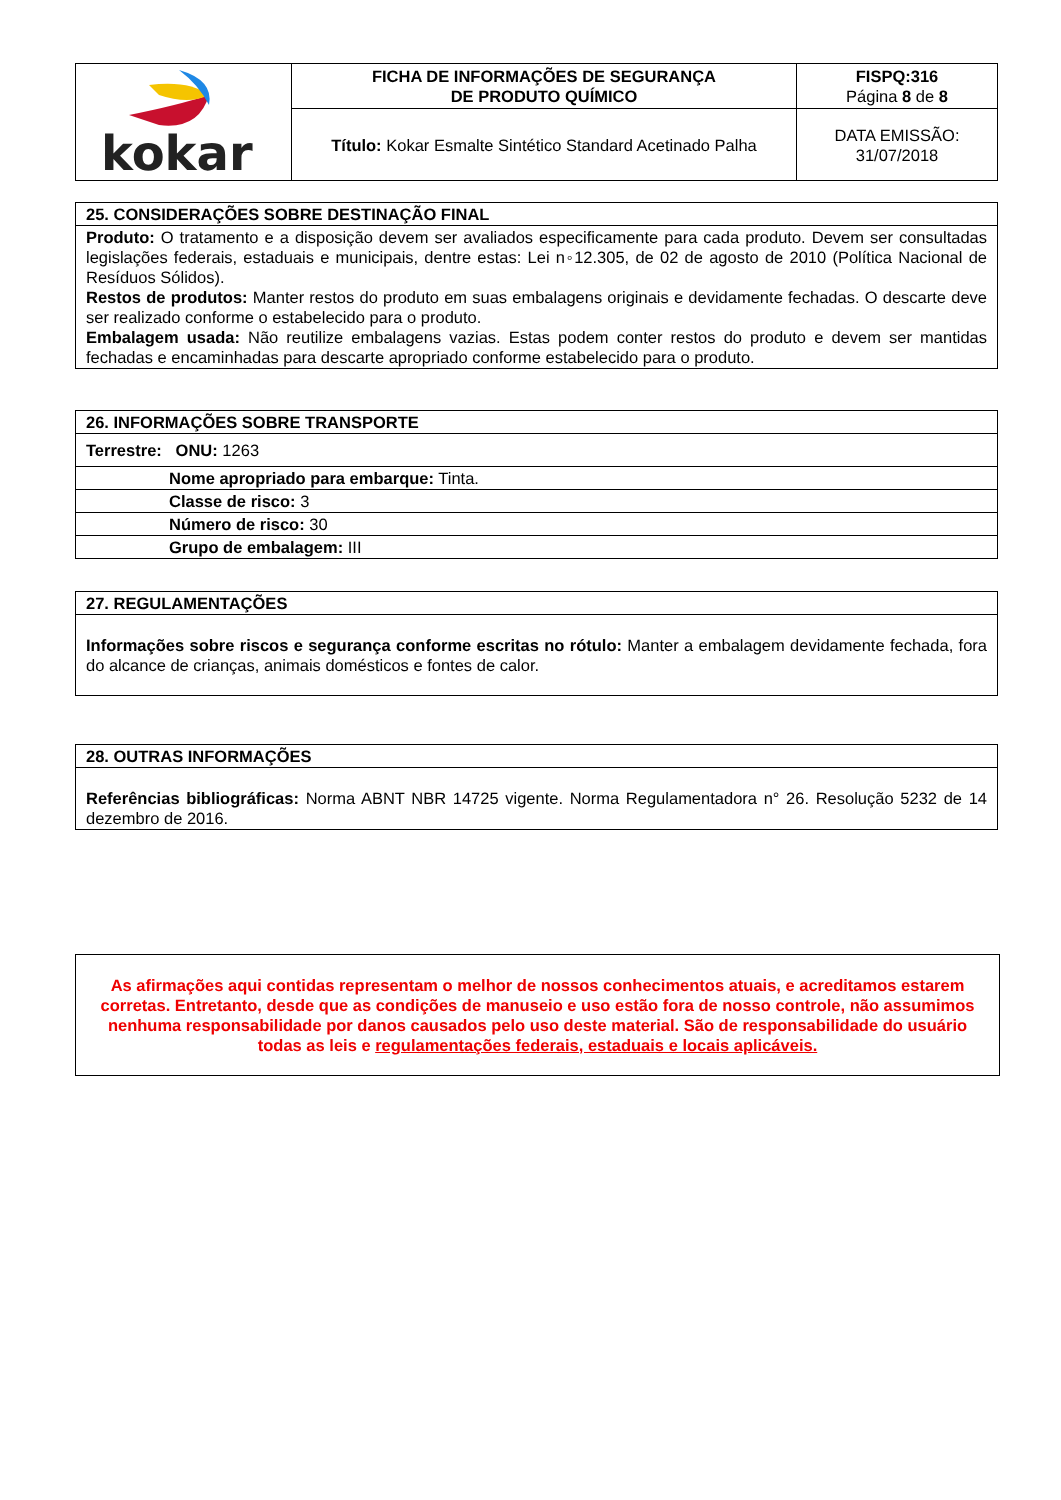| kokar | FICHA DE INFORMAÇÕES DE SEGURANÇA DE PRODUTO QUÍMICO | FISPQ:316 Página 8 de 8 |
| | Título: Kokar Esmalte Sintético Standard Acetinado Palha | DATA EMISSÃO: 31/07/2018 |
| 25. CONSIDERAÇÕES SOBRE DESTINAÇÃO FINAL |
| Produto: O tratamento e a disposição devem ser avaliados especificamente para cada produto. Devem ser consultadas legislações federais, estaduais e municipais, dentre estas: Lei n◦12.305, de 02 de agosto de 2010 (Política Nacional de Resíduos Sólidos). Restos de produtos: Manter restos do produto em suas embalagens originais e devidamente fechadas. O descarte deve ser realizado conforme o estabelecido para o produto. Embalagem usada: Não reutilize embalagens vazias. Estas podem conter restos do produto e devem ser mantidas fechadas e encaminhadas para descarte apropriado conforme estabelecido para o produto. |
| 26. INFORMAÇÕES SOBRE TRANSPORTE |
| Terrestre: ONU: 1263 |
| Nome apropriado para embarque: Tinta. |
| Classe de risco: 3 |
| Número de risco: 30 |
| Grupo de embalagem: III |
| 27. REGULAMENTAÇÕES |
| Informações sobre riscos e segurança conforme escritas no rótulo: Manter a embalagem devidamente fechada, fora do alcance de crianças, animais domésticos e fontes de calor. |
| 28. OUTRAS INFORMAÇÕES |
| Referências bibliográficas: Norma ABNT NBR 14725 vigente. Norma Regulamentadora n° 26. Resolução 5232 de 14 dezembro de 2016. |
As afirmações aqui contidas representam o melhor de nossos conhecimentos atuais, e acreditamos estarem corretas. Entretanto, desde que as condições de manuseio e uso estão fora de nosso controle, não assumimos nenhuma responsabilidade por danos causados pelo uso deste material. São de responsabilidade do usuário todas as leis e regulamentações federais, estaduais e locais aplicáveis.